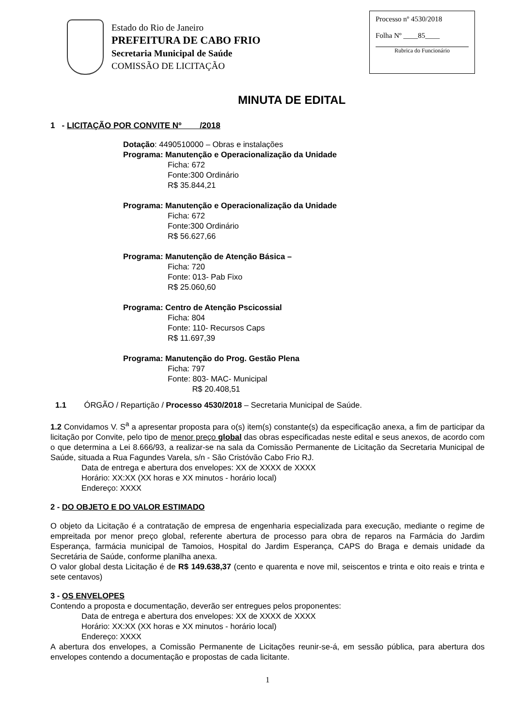Estado do Rio de Janeiro
PREFEITURA DE CABO FRIO
Secretaria Municipal de Saúde
COMISSÃO DE LICITAÇÃO
Processo nº 4530/2018
Folha Nº ____85____
Rubrica do Funcionário
MINUTA DE EDITAL
1 - LICITAÇÃO POR CONVITE Nº /2018
Dotação: 4490510000 – Obras e instalações
Programa: Manutenção e Operacionalização da Unidade
Ficha: 672
Fonte:300 Ordinário
R$ 35.844,21
Programa: Manutenção e Operacionalização da Unidade
Ficha: 672
Fonte:300 Ordinário
R$ 56.627,66
Programa: Manutenção de Atenção Básica –
Ficha: 720
Fonte: 013- Pab Fixo
R$ 25.060,60
Programa: Centro de Atenção Pscicossial
Ficha: 804
Fonte: 110- Recursos Caps
R$ 11.697,39
Programa: Manutenção do Prog. Gestão Plena
Ficha: 797
Fonte: 803- MAC- Municipal
R$ 20.408,51
1.1 ÓRGÃO / Repartição / Processo 4530/2018 – Secretaria Municipal de Saúde.
1.2 Convidamos V. S<sup>a</sup> a apresentar proposta para o(s) item(s) constante(s) da especificação anexa, a fim de participar da licitação por Convite, pelo tipo de menor preço global das obras especificadas neste edital e seus anexos, de acordo com o que determina a Lei 8.666/93, a realizar-se na sala da Comissão Permanente de Licitação da Secretaria Municipal de Saúde, situada a Rua Fagundes Varela, s/n - São Cristóvão Cabo Frio RJ.
Data de entrega e abertura dos envelopes: XX de XXXX de XXXX
Horário: XX:XX (XX horas e XX minutos - horário local)
Endereço: XXXX
2 - DO OBJETO E DO VALOR ESTIMADO
O objeto da Licitação é a contratação de empresa de engenharia especializada para execução, mediante o regime de empreitada por menor preço global, referente abertura de processo para obra de reparos na Farmácia do Jardim Esperança, farmácia municipal de Tamoios, Hospital do Jardim Esperança, CAPS do Braga e demais unidade da Secretária de Saúde, conforme planilha anexa.
O valor global desta Licitação é de R$ 149.638,37 (cento e quarenta e nove mil, seiscentos e trinta e oito reais e trinta e sete centavos)
3 - OS ENVELOPES
Contendo a proposta e documentação, deverão ser entregues pelos proponentes:
Data de entrega e abertura dos envelopes: XX de XXXX de XXXX
Horário: XX:XX (XX horas e XX minutos - horário local)
Endereço: XXXX
A abertura dos envelopes, a Comissão Permanente de Licitações reunir-se-á, em sessão pública, para abertura dos envelopes contendo a documentação e propostas de cada licitante.
1